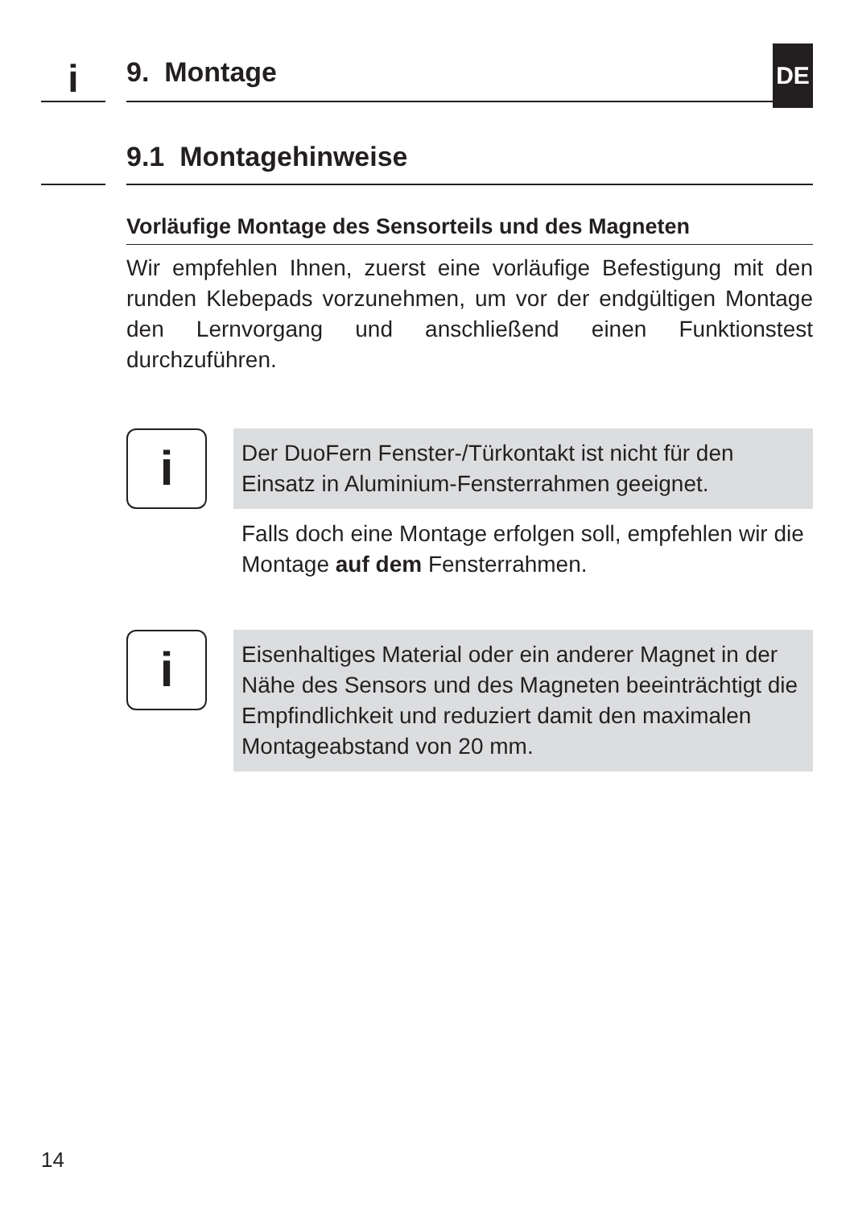DE
i
9. Montage
9.1 Montagehinweise
Vorläufige Montage des Sensorteils und des Magneten
Wir empfehlen Ihnen, zuerst eine vorläufige Befestigung mit den runden Klebepads vorzunehmen, um vor der endgültigen Montage den Lernvorgang und anschließend einen Funktionstest durchzuführen.
i
Der DuoFern Fenster-/Türkontakt ist nicht für den Einsatz in Aluminium-Fensterrahmen geeignet.
Falls doch eine Montage erfolgen soll, empfehlen wir die Montage auf dem Fensterrahmen.
i
Eisenhaltiges Material oder ein anderer Magnet in der Nähe des Sensors und des Magneten beeinträchtigt die Empfindlichkeit und reduziert damit den maximalen Montageabstand von 20 mm.
14